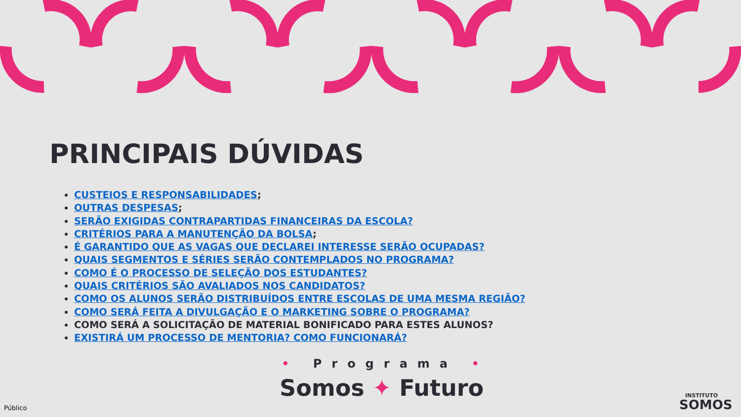PRINCIPAIS DÚVIDAS
CUSTEIOS E RESPONSABILIDADES;
OUTRAS DESPESAS;
SERÃO EXIGIDAS CONTRAPARTIDAS FINANCEIRAS DA ESCOLA?
CRITÉRIOS PARA A MANUTENÇÃO DA BOLSA;
É GARANTIDO QUE AS VAGAS QUE DECLAREI INTERESSE SERÃO OCUPADAS?
QUAIS SEGMENTOS E SÉRIES SERÃO CONTEMPLADOS NO PROGRAMA?
COMO É O PROCESSO DE SELEÇÃO DOS ESTUDANTES?
QUAIS CRITÉRIOS SÃO AVALIADOS NOS CANDIDATOS?
COMO OS ALUNOS SERÃO DISTRIBUÍDOS ENTRE ESCOLAS DE UMA MESMA REGIÃO?
COMO SERÁ FEITA A DIVULGAÇÃO E O MARKETING SOBRE O PROGRAMA?
COMO SERÁ A SOLICITAÇÃO DE MATERIAL BONIFICADO PARA ESTES ALUNOS?
EXISTIRÁ UM PROCESSO DE MENTORIA? COMO FUNCIONARÁ?
• Programa •
Somos ✦ Futuro
INSTITUTO
SOMOS
Público